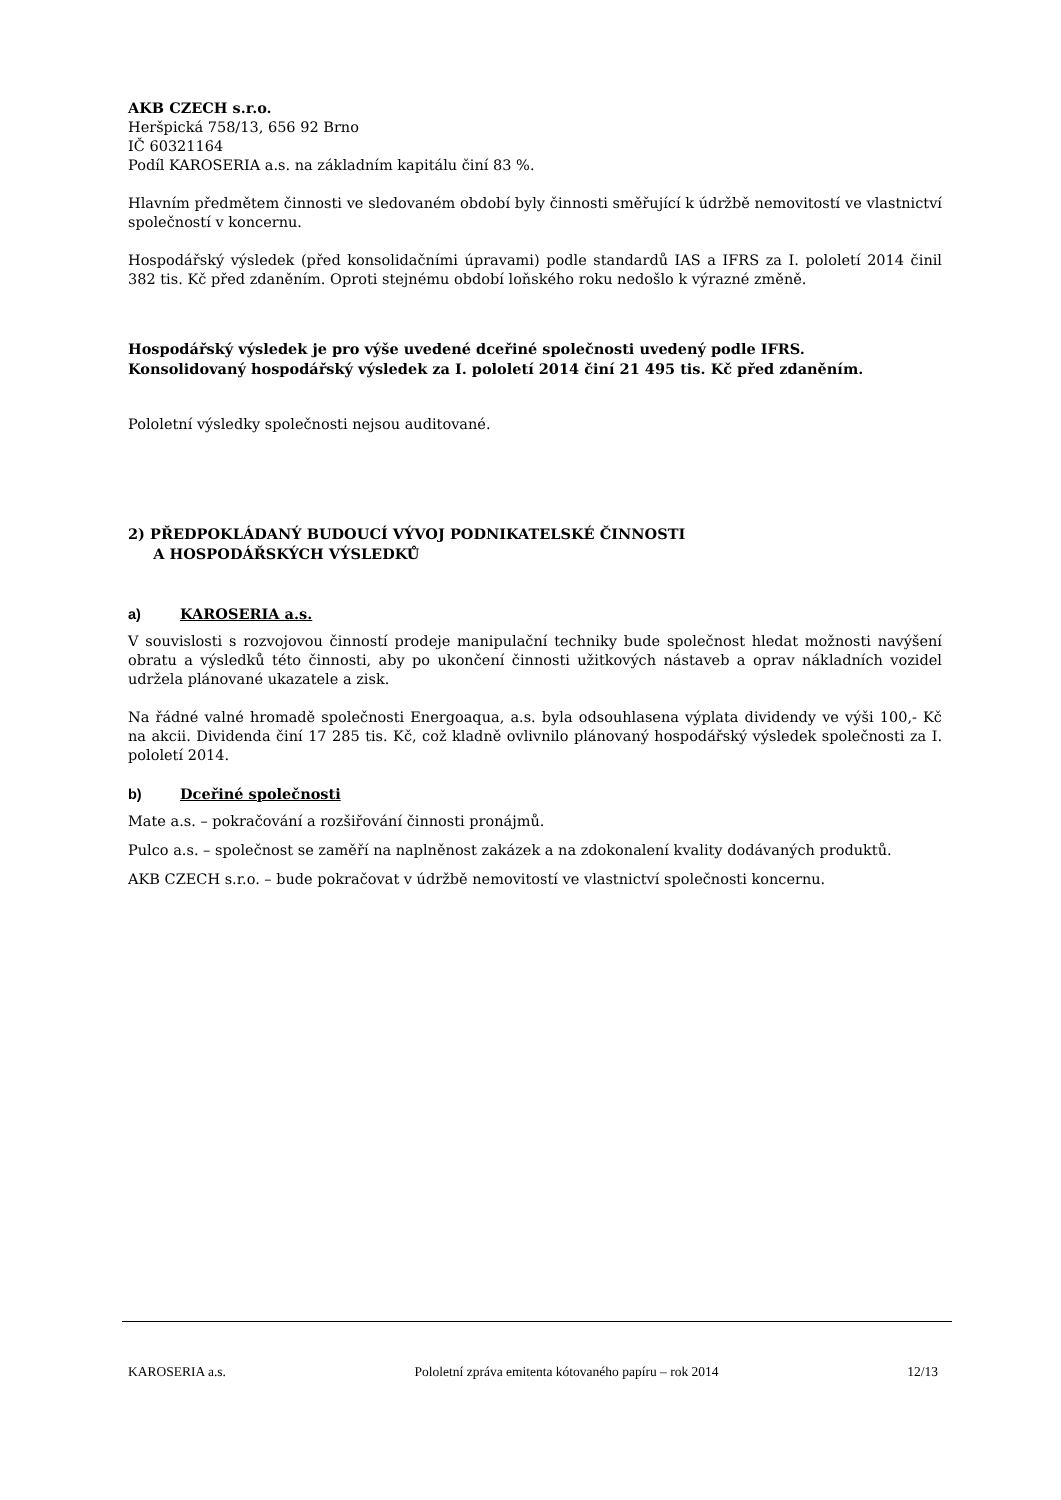AKB CZECH s.r.o.
Heršpická 758/13, 656 92 Brno
IČ 60321164
Podíl KAROSERIA a.s. na základním kapitálu činí 83 %.
Hlavním předmětem činnosti ve sledovaném období byly činnosti směřující k údržbě nemovitostí ve vlastnictví společností v koncernu.
Hospodářský výsledek (před konsolidačními úpravami) podle standardů IAS a IFRS za I. pololetí 2014 činil 382 tis. Kč před zdaněním. Oproti stejnému období loňského roku nedošlo k výrazné změně.
Hospodářský výsledek je pro výše uvedené dceřiné společnosti uvedený podle IFRS.
Konsolidovaný hospodářský výsledek za I. pololetí 2014 činí 21 495 tis. Kč před zdaněním.
Pololetní výsledky společnosti nejsou auditované.
2) PŘEDPOKLÁDANÝ BUDOUCÍ VÝVOJ PODNIKATELSKÉ ČINNOSTI
A HOSPODÁŘSKÝCH VÝSLEDKŮ
a) KAROSERIA a.s.
V souvislosti s rozvojovou činností prodeje manipulační techniky bude společnost hledat možnosti navýšení obratu a výsledků této činnosti, aby po ukončení činnosti užitkových nástaveb a oprav nákladních vozidel udržela plánované ukazatele a zisk.
Na řádné valné hromadě společnosti Energoaqua, a.s. byla odsouhlasena výplata dividendy ve výši 100,- Kč na akcii. Dividenda činí 17 285 tis. Kč, což kladně ovlivnilo plánovaný hospodářský výsledek společnosti za I. pololetí 2014.
b) Dceřiné společnosti
Mate a.s. – pokračování a rozšiřování činnosti pronájmů.
Pulco a.s. – společnost se zaměří na naplněnost zakázek a na zdokonalení kvality dodávaných produktů.
AKB CZECH s.r.o. – bude pokračovat v údržbě nemovitostí ve vlastnictví společnosti koncernu.
KAROSERIA a.s. Pololetní zpráva emitenta kótovaného papíru – rok 2014 12/13